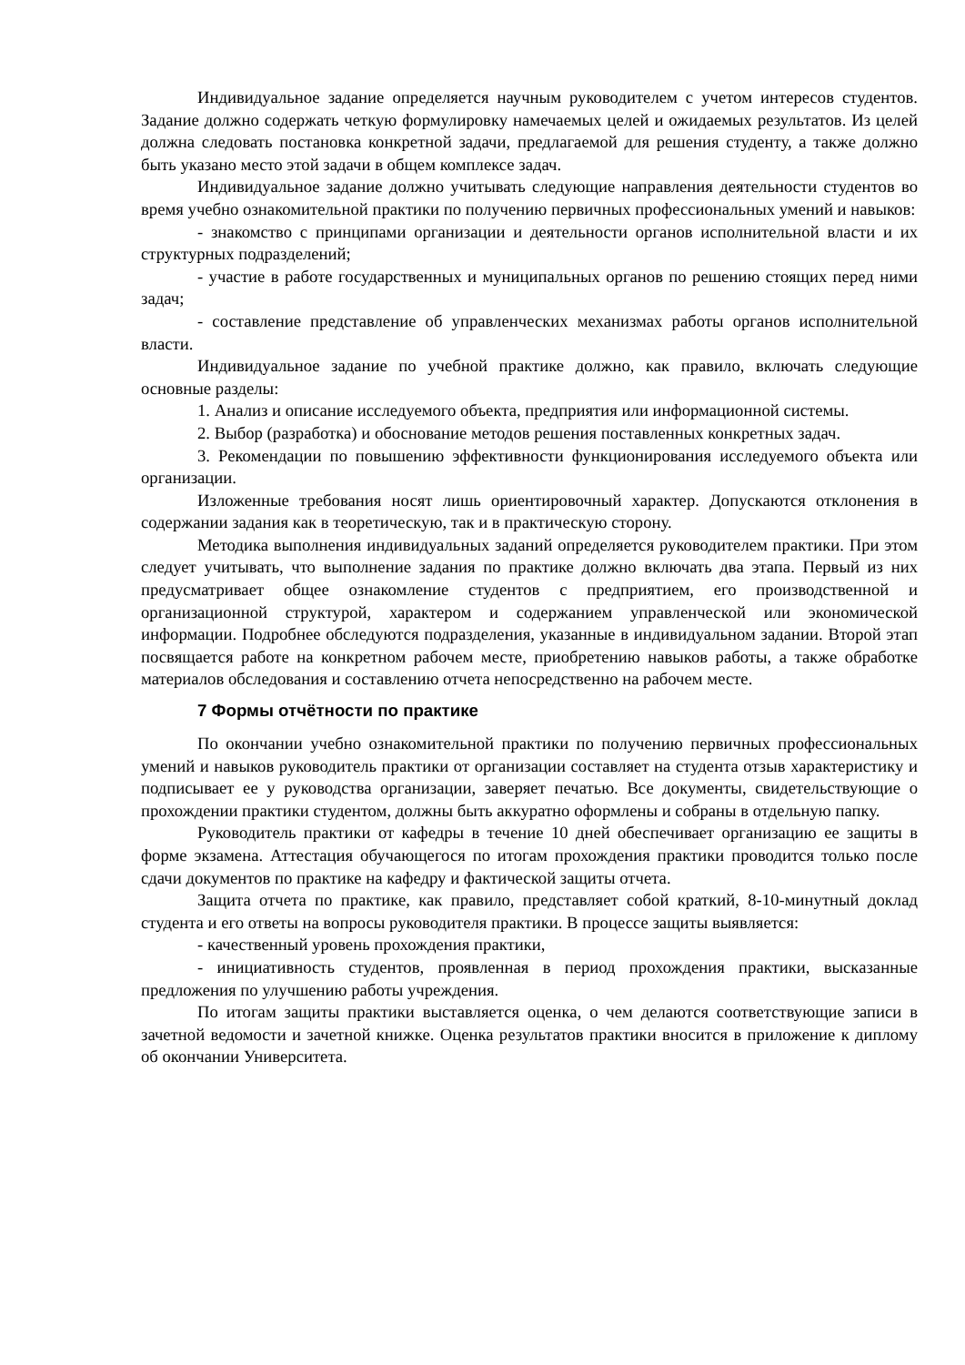Индивидуальное задание определяется научным руководителем с учетом интересов студентов. Задание должно содержать четкую формулировку намечаемых целей и ожидаемых результатов. Из целей должна следовать постановка конкретной задачи, предлагаемой для решения студенту, а также должно быть указано место этой задачи в общем комплексе задач.
Индивидуальное задание должно учитывать следующие направления деятельности студентов во время учебно ознакомительной практики по получению первичных профессиональных умений и навыков:
- знакомство с принципами организации и деятельности органов исполнительной власти и их структурных подразделений;
- участие в работе государственных и муниципальных органов по решению стоящих перед ними задач;
- составление представление об управленческих механизмах работы органов исполнительной власти.
Индивидуальное задание по учебной практике должно, как правило, включать следующие основные разделы:
1. Анализ и описание исследуемого объекта, предприятия или информационной системы.
2. Выбор (разработка) и обоснование методов решения поставленных конкретных задач.
3. Рекомендации по повышению эффективности функционирования исследуемого объекта или организации.
Изложенные требования носят лишь ориентировочный характер. Допускаются отклонения в содержании задания как в теоретическую, так и в практическую сторону.
Методика выполнения индивидуальных заданий определяется руководителем практики. При этом следует учитывать, что выполнение задания по практике должно включать два этапа. Первый из них предусматривает общее ознакомление студентов с предприятием, его производственной и организационной структурой, характером и содержанием управленческой или экономической информации. Подробнее обследуются подразделения, указанные в индивидуальном задании. Второй этап посвящается работе на конкретном рабочем месте, приобретению навыков работы, а также обработке материалов обследования и составлению отчета непосредственно на рабочем месте.
7 Формы отчётности по практике
По окончании учебно ознакомительной практики по получению первичных профессиональных умений и навыков руководитель практики от организации составляет на студента отзыв характеристику и подписывает ее у руководства организации, заверяет печатью. Все документы, свидетельствующие о прохождении практики студентом, должны быть аккуратно оформлены и собраны в отдельную папку.
Руководитель практики от кафедры в течение 10 дней обеспечивает организацию ее защиты в форме экзамена. Аттестация обучающегося по итогам прохождения практики проводится только после сдачи документов по практике на кафедру и фактической защиты отчета.
Защита отчета по практике, как правило, представляет собой краткий, 8-10-минутный доклад студента и его ответы на вопросы руководителя практики. В процессе защиты выявляется:
- качественный уровень прохождения практики,
- инициативность студентов, проявленная в период прохождения практики, высказанные предложения по улучшению работы учреждения.
По итогам защиты практики выставляется оценка, о чем делаются соответствующие записи в зачетной ведомости и зачетной книжке. Оценка результатов практики вносится в приложение к диплому об окончании Университета.